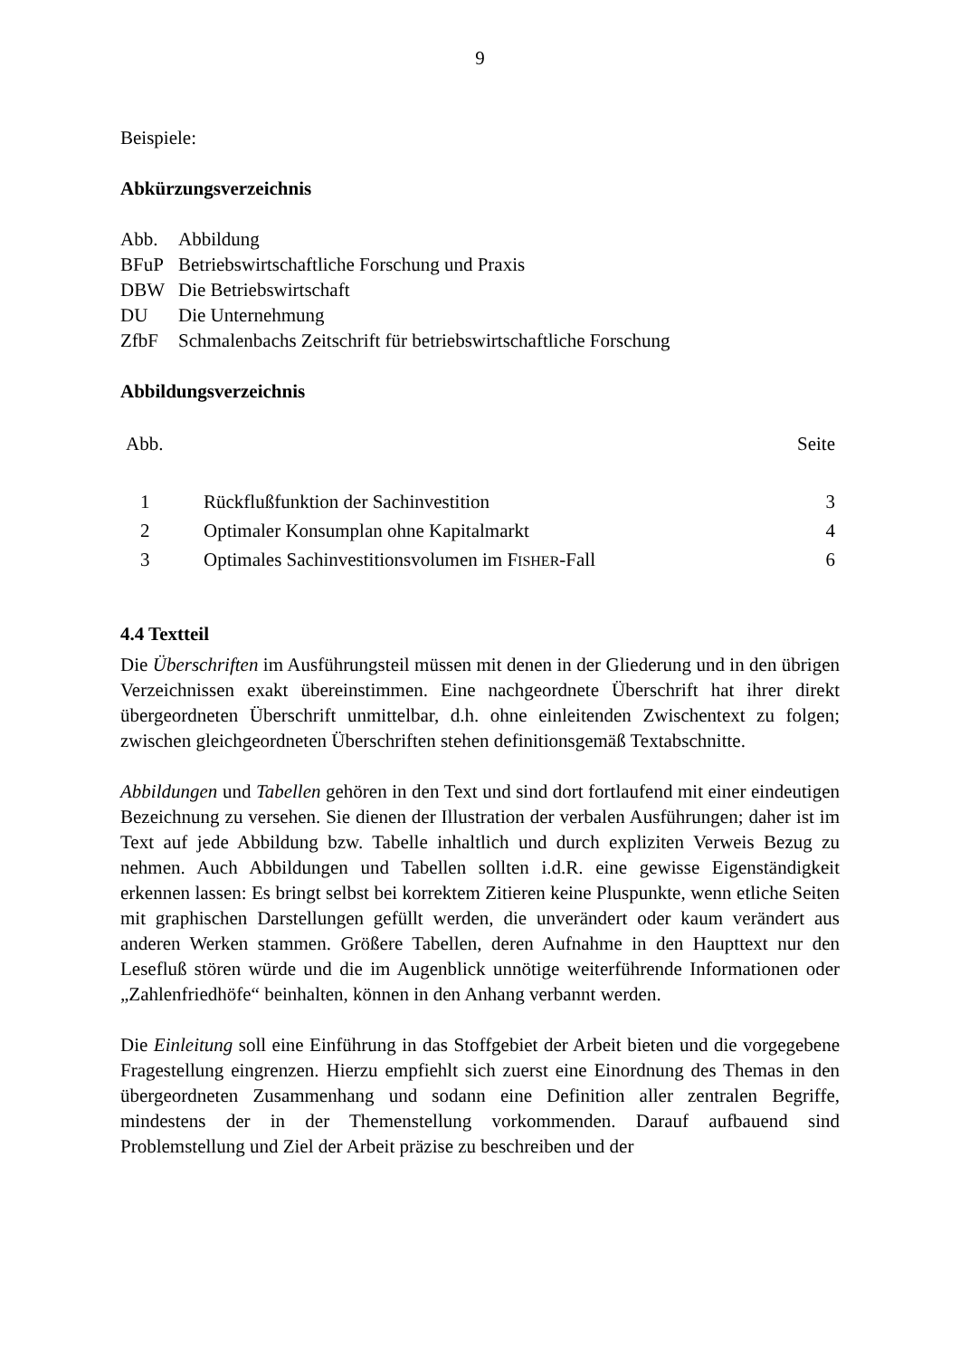9
Beispiele:
Abkürzungsverzeichnis
| Abb. | Abbildung |
| BFuP | Betriebswirtschaftliche Forschung und Praxis |
| DBW | Die Betriebswirtschaft |
| DU | Die Unternehmung |
| ZfbF | Schmalenbachs Zeitschrift für betriebswirtschaftliche Forschung |
Abbildungsverzeichnis
| Abb. | | Seite |
| 1 | Rückflußfunktion der Sachinvestition | 3 |
| 2 | Optimaler Konsumplan ohne Kapitalmarkt | 4 |
| 3 | Optimales Sachinvestitionsvolumen im F ISHER -Fall | 6 |
4.4 Textteil
Die Überschriften im Ausführungsteil müssen mit denen in der Gliederung und in den übrigen Verzeichnissen exakt übereinstimmen. Eine nachgeordnete Überschrift hat ihrer direkt übergeordneten Überschrift unmittelbar, d.h. ohne einleitenden Zwischentext zu folgen; zwischen gleichgeordneten Überschriften stehen definitionsgemäß Textabschnitte.
Abbildungen und Tabellen gehören in den Text und sind dort fortlaufend mit einer eindeutigen Bezeichnung zu versehen. Sie dienen der Illustration der verbalen Ausführungen; daher ist im Text auf jede Abbildung bzw. Tabelle inhaltlich und durch expliziten Verweis Bezug zu nehmen. Auch Abbildungen und Tabellen sollten i.d.R. eine gewisse Eigenständigkeit erkennen lassen: Es bringt selbst bei korrektem Zitieren keine Pluspunkte, wenn etliche Seiten mit graphischen Darstellungen gefüllt werden, die unverändert oder kaum verändert aus anderen Werken stammen. Größere Tabellen, deren Aufnahme in den Haupttext nur den Lesefluß stören würde und die im Augenblick unnötige weiterführende Informationen oder „Zahlenfriedhöfe“ beinhalten, können in den Anhang verbannt werden.
Die Einleitung soll eine Einführung in das Stoffgebiet der Arbeit bieten und die vorgegebene Fragestellung eingrenzen. Hierzu empfiehlt sich zuerst eine Einordnung des Themas in den übergeordneten Zusammenhang und sodann eine Definition aller zentralen Begriffe, mindestens der in der Themenstellung vorkommenden. Darauf aufbauend sind Problemstellung und Ziel der Arbeit präzise zu beschreiben und der